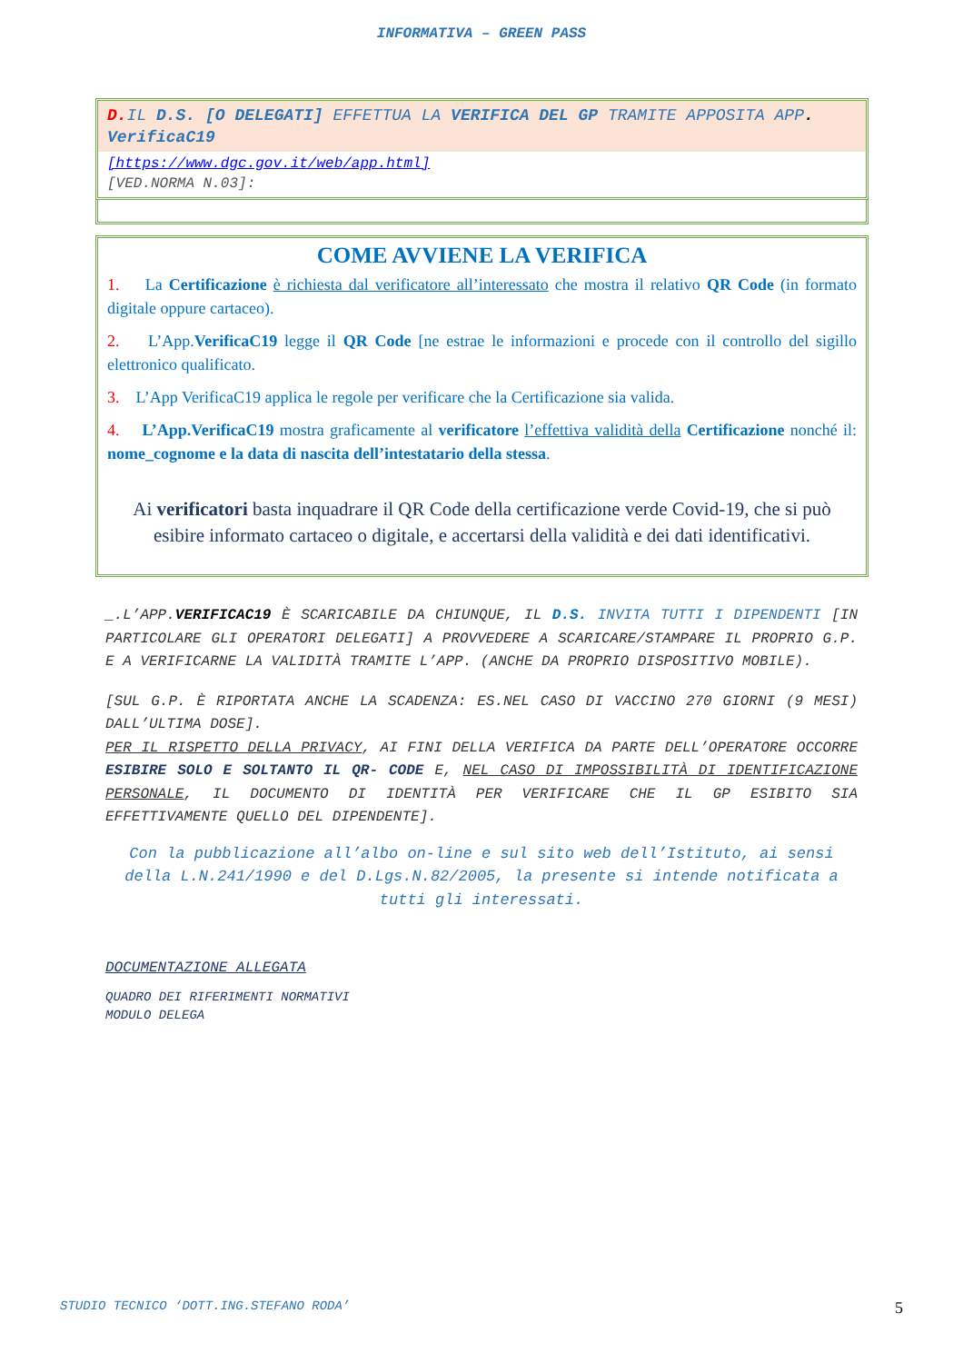INFORMATIVA – GREEN PASS
D. IL D.S. [O DELEGATI] EFFETTUA LA VERIFICA DEL GP TRAMITE APPOSITA APP.
VerificaC19
[https://www.dgc.gov.it/web/app.html]
[VED.NORMA N.03]:
COME AVVIENE LA VERIFICA
1. La Certificazione è richiesta dal verificatore all’interessato che mostra il relativo QR Code (in formato digitale oppure cartaceo).
2. L’App.VerificaC19 legge il QR Code [ne estrae le informazioni e procede con il controllo del sigillo elettronico qualificato.
3. L’App VerificaC19 applica le regole per verificare che la Certificazione sia valida.
4. L’App.VerificaC19 mostra graficamente al verificatore l’effettiva validità della Certificazione nonché il: nome_cognome e la data di nascita dell’intestatario della stessa.
Ai verificatori basta inquadrare il QR Code della certificazione verde Covid-19, che si può esibire informato cartaceo o digitale, e accertarsi della validità e dei dati identificativi.
_.L’APP.VERIFICAC19 È SCARICABILE DA CHIUNQUE, IL D.S. INVITA TUTTI I DIPENDENTI [IN PARTICOLARE GLI OPERATORI DELEGATI] A PROVVEDERE A SCARICARE/STAMPARE IL PROPRIO G.P. E A VERIFICARNE LA VALIDITÀ TRAMITE L’APP. (ANCHE DA PROPRIO DISPOSITIVO MOBILE).
[SUL G.P. È RIPORTATA ANCHE LA SCADENZA: ES.NEL CASO DI VACCINO 270 GIORNI (9 MESI) DALL’ULTIMA DOSE].
PER IL RISPETTO DELLA PRIVACY, AI FINI DELLA VERIFICA DA PARTE DELL’OPERATORE OCCORRE ESIBIRE SOLO E SOLTANTO IL QR- CODE E, NEL CASO DI IMPOSSIBILITÀ DI IDENTIFICAZIONE PERSONALE, IL DOCUMENTO DI IDENTITÀ PER VERIFICARE CHE IL GP ESIBITO SIA EFFETTIVAMENTE QUELLO DEL DIPENDENTE].
Con la pubblicazione all’albo on-line e sul sito web dell’Istituto, ai sensi della L.N.241/1990 e del D.Lgs.N.82/2005, la presente si intende notificata a tutti gli interessati.
DOCUMENTAZIONE ALLEGATA
QUADRO DEI RIFERIMENTI NORMATIVI
MODULO DELEGA
STUDIO TECNICO ‘DOTT.ING.STEFANO RODA’ 5